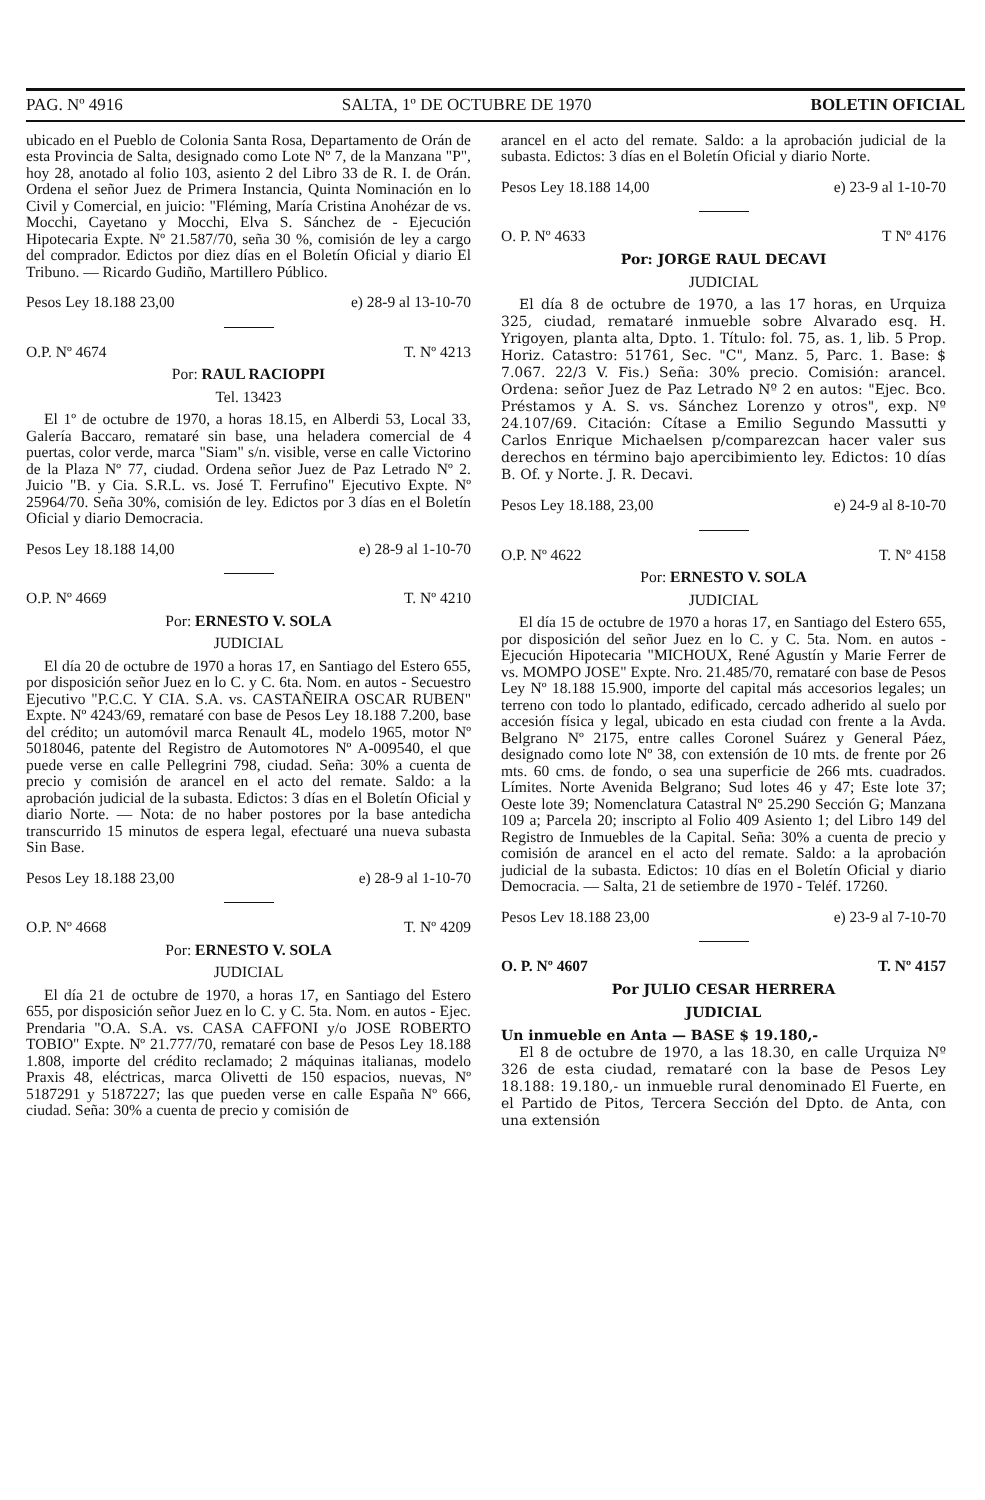PAG. Nº 4916 SALTA, 1º DE OCTUBRE DE 1970 BOLETIN OFICIAL
ubicado en el Pueblo de Colonia Santa Rosa, Departamento de Orán de esta Provincia de Salta, designado como Lote Nº 7, de la Manzana "P", hoy 28, anotado al folio 103, asiento 2 del Libro 33 de R. I. de Orán. Ordena el señor Juez de Primera Instancia, Quinta Nominación en lo Civil y Comercial, en juicio: "Fléming, María Cristina Anohézar de vs. Mocchi, Cayetano y Mocchi, Elva S. Sánchez de - Ejecución Hipotecaria Expte. Nº 21.587/70, seña 30 %, comisión de ley a cargo del comprador. Edictos por diez días en el Boletín Oficial y diario El Tribuno. — Ricardo Gudiño, Martillero Público.
Pesos Ley 18.188 23,00 e) 28-9 al 13-10-70
O.P. Nº 4674 T. Nº 4213
Por: RAUL RACIOPPI
Tel. 13423
El 1º de octubre de 1970, a horas 18.15, en Alberdi 53, Local 33, Galería Baccaro, remataré sin base, una heladera comercial de 4 puertas, color verde, marca "Siam" s/n. visible, verse en calle Victorino de la Plaza Nº 77, ciudad. Ordena señor Juez de Paz Letrado Nº 2. Juicio "B. y Cia. S.R.L. vs. José T. Ferrufino" Ejecutivo Expte. Nº 25964/70. Seña 30%, comisión de ley. Edictos por 3 días en el Boletín Oficial y diario Democracia.
Pesos Ley 18.188 14,00 e) 28-9 al 1-10-70
O.P. Nº 4669 T. Nº 4210
Por: ERNESTO V. SOLA
JUDICIAL
El día 20 de octubre de 1970 a horas 17, en Santiago del Estero 655, por disposición señor Juez en lo C. y C. 6ta. Nom. en autos - Secuestro Ejecutivo "P.C.C. Y CIA. S.A. vs. CASTAÑEIRA OSCAR RUBEN" Expte. Nº 4243/69, remataré con base de Pesos Ley 18.188 7.200, base del crédito; un automóvil marca Renault 4L, modelo 1965, motor Nº 5018046, patente del Registro de Automotores Nº A-009540, el que puede verse en calle Pellegrini 798, ciudad. Seña: 30% a cuenta de precio y comisión de arancel en el acto del remate. Saldo: a la aprobación judicial de la subasta. Edictos: 3 días en el Boletín Oficial y diario Norte. — Nota: de no haber postores por la base antedicha transcurrido 15 minutos de espera legal, efectuaré una nueva subasta Sin Base.
Pesos Ley 18.188 23,00 e) 28-9 al 1-10-70
O.P. Nº 4668 T. Nº 4209
Por: ERNESTO V. SOLA
JUDICIAL
El día 21 de octubre de 1970, a horas 17, en Santiago del Estero 655, por disposición señor Juez en lo C. y C. 5ta. Nom. en autos - Ejec. Prendaria "O.A. S.A. vs. CASA CAFFONI y/o JOSE ROBERTO TOBIO" Expte. Nº 21.777/70, remataré con base de Pesos Ley 18.188 1.808, importe del crédito reclamado; 2 máquinas italianas, modelo Praxis 48, eléctricas, marca Olivetti de 150 espacios, nuevas, Nº 5187291 y 5187227; las que pueden verse en calle España Nº 666, ciudad. Seña: 30% a cuenta de precio y comisión de
arancel en el acto del remate. Saldo: a la aprobación judicial de la subasta. Edictos: 3 días en el Boletín Oficial y diario Norte.
Pesos Ley 18.188 14,00 e) 23-9 al 1-10-70
O. P. Nº 4633 T Nº 4176
Por: JORGE RAUL DECAVI
JUDICIAL
El día 8 de octubre de 1970, a las 17 horas, en Urquiza 325, ciudad, remataré inmueble sobre Alvarado esq. H. Yrigoyen, planta alta, Dpto. 1. Título: fol. 75, as. 1, lib. 5 Prop. Horiz. Catastro: 51761, Sec. "C", Manz. 5, Parc. 1. Base: $ 7.067. 22/3 V. Fis.) Seña: 30% precio. Comisión: arancel. Ordena: señor Juez de Paz Letrado Nº 2 en autos: "Ejec. Bco. Préstamos y A. S. vs. Sánchez Lorenzo y otros", exp. Nº 24.107/69. Citación: Cítase a Emilio Segundo Massutti y Carlos Enrique Michaelsen p/comparezcan hacer valer sus derechos en término bajo apercibimiento ley. Edictos: 10 días B. Of. y Norte. J. R. Decavi.
Pesos Ley 18.188, 23,00 e) 24-9 al 8-10-70
O.P. Nº 4622 T. Nº 4158
Por: ERNESTO V. SOLA
JUDICIAL
El día 15 de octubre de 1970 a horas 17, en Santiago del Estero 655, por disposición del señor Juez en lo C. y C. 5ta. Nom. en autos - Ejecución Hipotecaria "MICHOUX, René Agustín y Marie Ferrer de vs. MOMPO JOSE" Expte. Nro. 21.485/70, remataré con base de Pesos Ley Nº 18.188 15.900, importe del capital más accesorios legales; un terreno con todo lo plantado, edificado, cercado adherido al suelo por accesión física y legal, ubicado en esta ciudad con frente a la Avda. Belgrano Nº 2175, entre calles Coronel Suárez y General Páez, designado como lote Nº 38, con extensión de 10 mts. de frente por 26 mts. 60 cms. de fondo, o sea una superficie de 266 mts. cuadrados. Límites. Norte Avenida Belgrano; Sud lotes 46 y 47; Este lote 37; Oeste lote 39; Nomenclatura Catastral Nº 25.290 Sección G; Manzana 109 a; Parcela 20; inscripto al Folio 409 Asiento 1; del Libro 149 del Registro de Inmuebles de la Capital. Seña: 30% a cuenta de precio y comisión de arancel en el acto del remate. Saldo: a la aprobación judicial de la subasta. Edictos: 10 días en el Boletín Oficial y diario Democracia. — Salta, 21 de setiembre de 1970 - Teléf. 17260.
Pesos Lev 18.188 23,00 e) 23-9 al 7-10-70
O. P. Nº 4607 T. Nº 4157
Por JULIO CESAR HERRERA
JUDICIAL
Un inmueble en Anta — BASE $ 19.180,-
El 8 de octubre de 1970, a las 18.30, en calle Urquiza Nº 326 de esta ciudad, remataré con la base de Pesos Ley 18.188: 19.180,- un inmueble rural denominado El Fuerte, en el Partido de Pitos, Tercera Sección del Dpto. de Anta, con una extensión